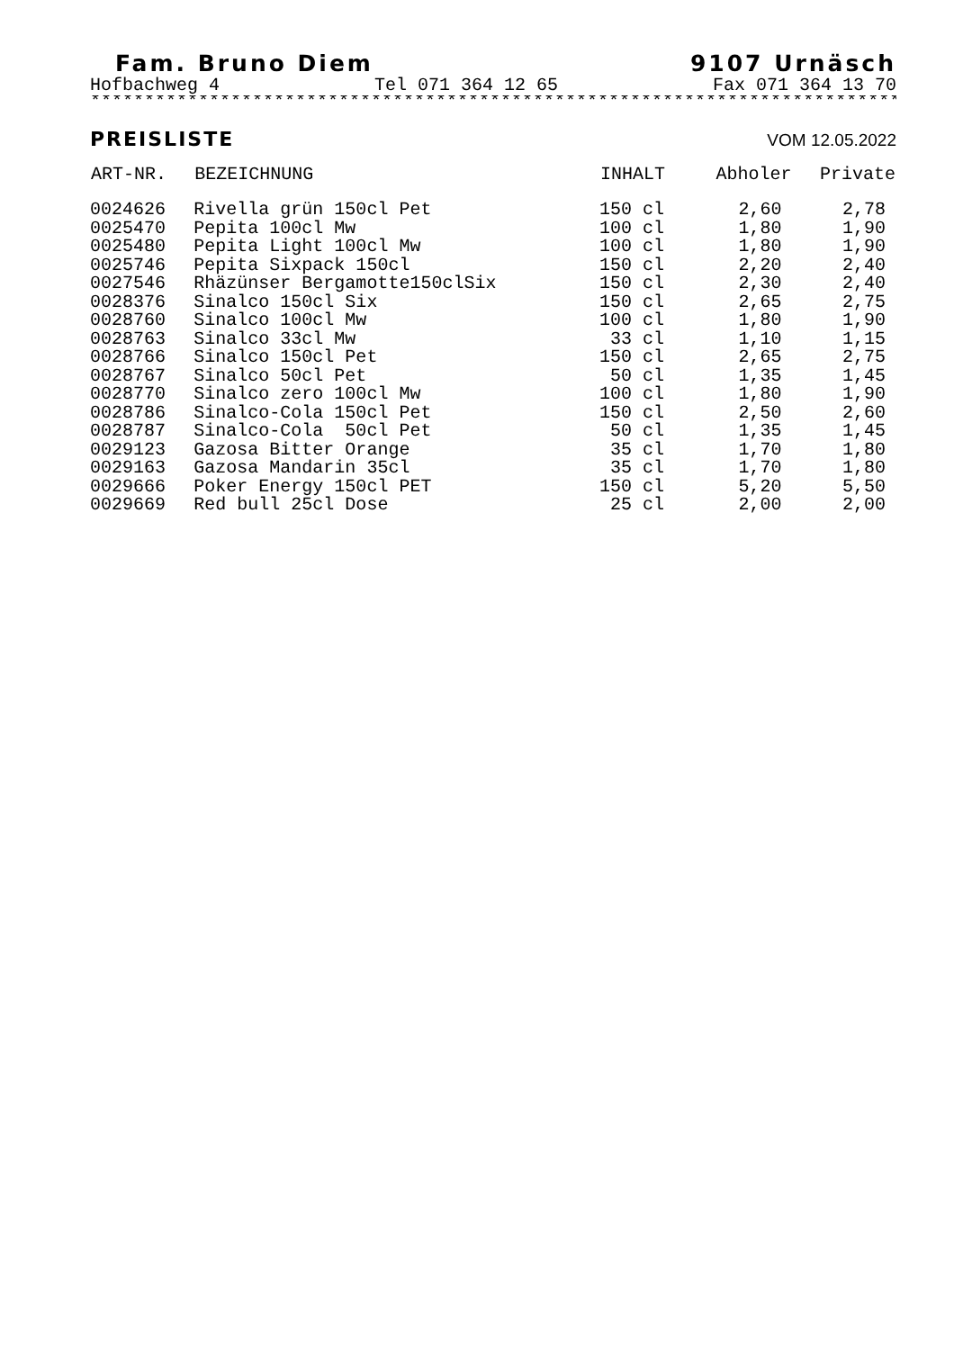Fam. Bruno Diem 9107 Urnäsch
Hofbachweg 4 Tel 071 364 12 65 Fax 071 364 13 70
******************************************************************************
PREISLISTE VOM 12.05.2022
| ART-NR. | BEZEICHNUNG | INHALT | Abholer | Private |
| --- | --- | --- | --- | --- |
| 0024626 | Rivella grün 150cl Pet | 150 cl | 2,60 | 2,78 |
| 0025470 | Pepita 100cl Mw | 100 cl | 1,80 | 1,90 |
| 0025480 | Pepita Light 100cl Mw | 100 cl | 1,80 | 1,90 |
| 0025746 | Pepita Sixpack 150cl | 150 cl | 2,20 | 2,40 |
| 0027546 | Rhäzünser Bergamotte150clSix | 150 cl | 2,30 | 2,40 |
| 0028376 | Sinalco 150cl Six | 150 cl | 2,65 | 2,75 |
| 0028760 | Sinalco 100cl Mw | 100 cl | 1,80 | 1,90 |
| 0028763 | Sinalco 33cl Mw | 33 cl | 1,10 | 1,15 |
| 0028766 | Sinalco 150cl Pet | 150 cl | 2,65 | 2,75 |
| 0028767 | Sinalco 50cl Pet | 50 cl | 1,35 | 1,45 |
| 0028770 | Sinalco zero 100cl Mw | 100 cl | 1,80 | 1,90 |
| 0028786 | Sinalco-Cola 150cl Pet | 150 cl | 2,50 | 2,60 |
| 0028787 | Sinalco-Cola 50cl Pet | 50 cl | 1,35 | 1,45 |
| 0029123 | Gazosa Bitter Orange | 35 cl | 1,70 | 1,80 |
| 0029163 | Gazosa Mandarin 35cl | 35 cl | 1,70 | 1,80 |
| 0029666 | Poker Energy 150cl PET | 150 cl | 5,20 | 5,50 |
| 0029669 | Red bull 25cl Dose | 25 cl | 2,00 | 2,00 |